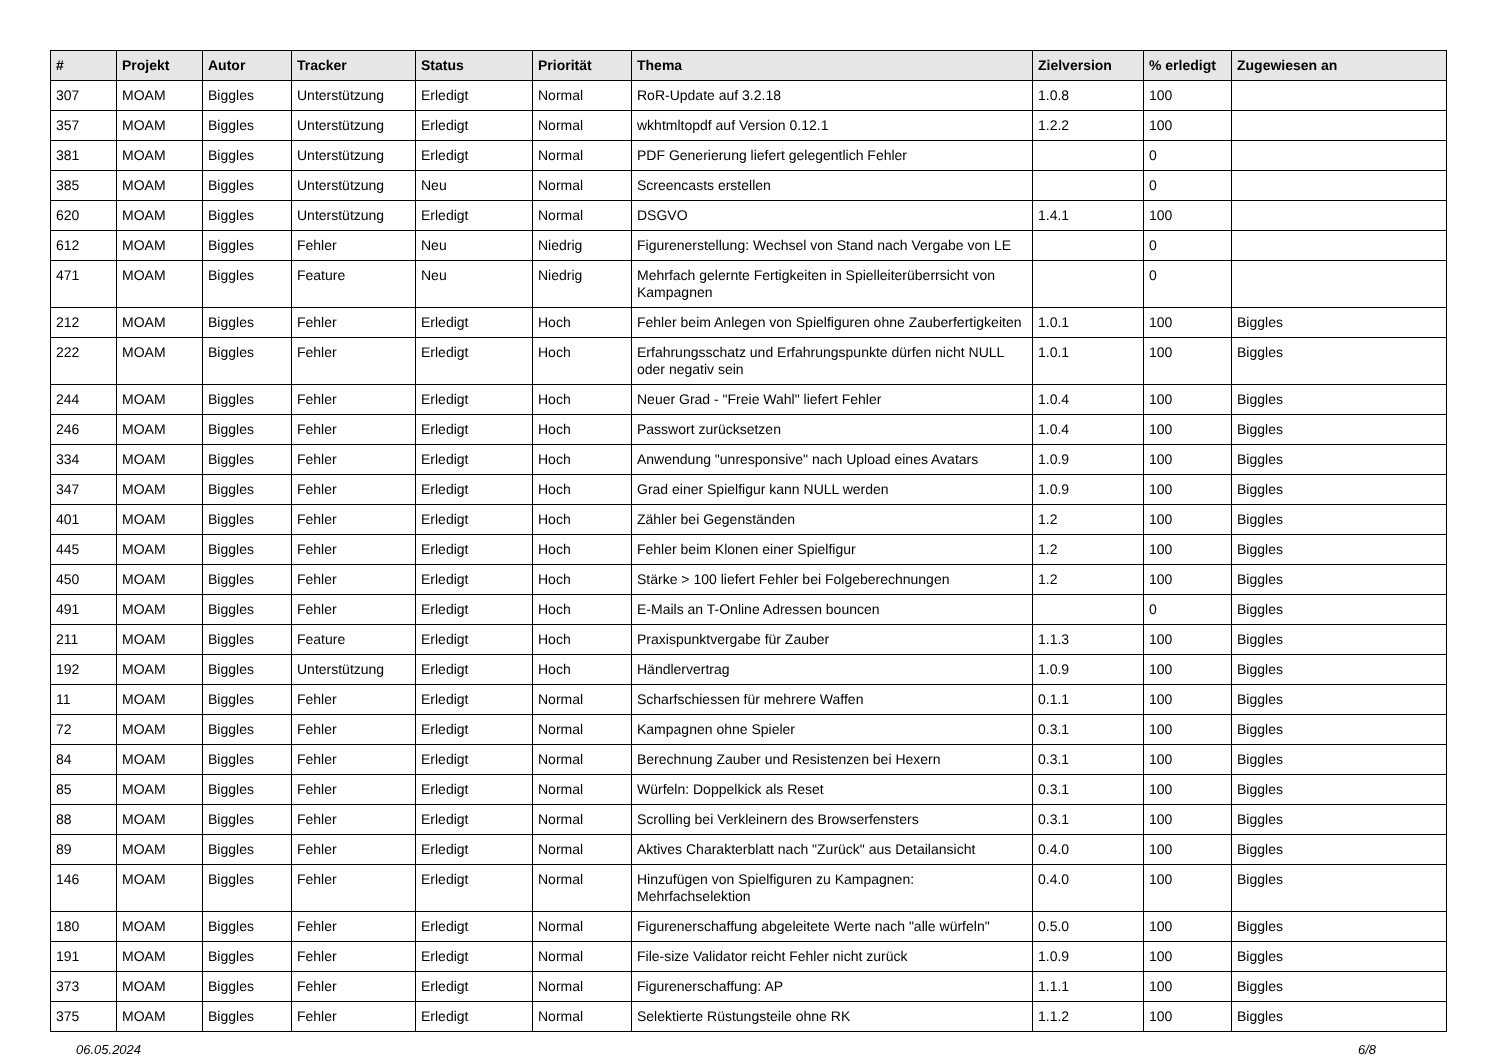| # | Projekt | Autor | Tracker | Status | Priorität | Thema | Zielversion | % erledigt | Zugewiesen an |
| --- | --- | --- | --- | --- | --- | --- | --- | --- | --- |
| 307 | MOAM | Biggles | Unterstützung | Erledigt | Normal | RoR-Update auf 3.2.18 | 1.0.8 | 100 | |
| 357 | MOAM | Biggles | Unterstützung | Erledigt | Normal | wkhtmltopdf auf Version 0.12.1 | 1.2.2 | 100 | |
| 381 | MOAM | Biggles | Unterstützung | Erledigt | Normal | PDF Generierung liefert gelegentlich Fehler | | 0 | |
| 385 | MOAM | Biggles | Unterstützung | Neu | Normal | Screencasts erstellen | | 0 | |
| 620 | MOAM | Biggles | Unterstützung | Erledigt | Normal | DSGVO | 1.4.1 | 100 | |
| 612 | MOAM | Biggles | Fehler | Neu | Niedrig | Figurenerstellung: Wechsel von Stand nach Vergabe von LE | | 0 | |
| 471 | MOAM | Biggles | Feature | Neu | Niedrig | Mehrfach gelernte Fertigkeiten in Spielleiterüberrsicht von Kampagnen | | 0 | |
| 212 | MOAM | Biggles | Fehler | Erledigt | Hoch | Fehler beim Anlegen von Spielfiguren ohne Zauberfertigkeiten | 1.0.1 | 100 | Biggles |
| 222 | MOAM | Biggles | Fehler | Erledigt | Hoch | Erfahrungsschatz und Erfahrungspunkte dürfen nicht NULL oder negativ sein | 1.0.1 | 100 | Biggles |
| 244 | MOAM | Biggles | Fehler | Erledigt | Hoch | Neuer Grad - "Freie Wahl" liefert Fehler | 1.0.4 | 100 | Biggles |
| 246 | MOAM | Biggles | Fehler | Erledigt | Hoch | Passwort zurücksetzen | 1.0.4 | 100 | Biggles |
| 334 | MOAM | Biggles | Fehler | Erledigt | Hoch | Anwendung "unresponsive" nach Upload eines Avatars | 1.0.9 | 100 | Biggles |
| 347 | MOAM | Biggles | Fehler | Erledigt | Hoch | Grad einer Spielfigur kann NULL werden | 1.0.9 | 100 | Biggles |
| 401 | MOAM | Biggles | Fehler | Erledigt | Hoch | Zähler bei Gegenständen | 1.2 | 100 | Biggles |
| 445 | MOAM | Biggles | Fehler | Erledigt | Hoch | Fehler beim Klonen einer Spielfigur | 1.2 | 100 | Biggles |
| 450 | MOAM | Biggles | Fehler | Erledigt | Hoch | Stärke > 100 liefert Fehler bei Folgeberechnungen | 1.2 | 100 | Biggles |
| 491 | MOAM | Biggles | Fehler | Erledigt | Hoch | E-Mails an T-Online Adressen bouncen | | 0 | Biggles |
| 211 | MOAM | Biggles | Feature | Erledigt | Hoch | Praxispunktvergabe für Zauber | 1.1.3 | 100 | Biggles |
| 192 | MOAM | Biggles | Unterstützung | Erledigt | Hoch | Händlervertrag | 1.0.9 | 100 | Biggles |
| 11 | MOAM | Biggles | Fehler | Erledigt | Normal | Scharfschiessen für mehrere Waffen | 0.1.1 | 100 | Biggles |
| 72 | MOAM | Biggles | Fehler | Erledigt | Normal | Kampagnen ohne Spieler | 0.3.1 | 100 | Biggles |
| 84 | MOAM | Biggles | Fehler | Erledigt | Normal | Berechnung Zauber und Resistenzen bei Hexern | 0.3.1 | 100 | Biggles |
| 85 | MOAM | Biggles | Fehler | Erledigt | Normal | Würfeln: Doppelkick als Reset | 0.3.1 | 100 | Biggles |
| 88 | MOAM | Biggles | Fehler | Erledigt | Normal | Scrolling bei Verkleinern des Browserfensters | 0.3.1 | 100 | Biggles |
| 89 | MOAM | Biggles | Fehler | Erledigt | Normal | Aktives Charakterblatt nach "Zurück" aus Detailansicht | 0.4.0 | 100 | Biggles |
| 146 | MOAM | Biggles | Fehler | Erledigt | Normal | Hinzufügen von Spielfiguren zu Kampagnen: Mehrfachselektion | 0.4.0 | 100 | Biggles |
| 180 | MOAM | Biggles | Fehler | Erledigt | Normal | Figurenerschaffung abgeleitete Werte nach "alle würfeln" | 0.5.0 | 100 | Biggles |
| 191 | MOAM | Biggles | Fehler | Erledigt | Normal | File-size Validator reicht Fehler nicht zurück | 1.0.9 | 100 | Biggles |
| 373 | MOAM | Biggles | Fehler | Erledigt | Normal | Figurenerschaffung: AP | 1.1.1 | 100 | Biggles |
| 375 | MOAM | Biggles | Fehler | Erledigt | Normal | Selektierte Rüstungsteile ohne RK | 1.1.2 | 100 | Biggles |
06.05.2024 6/8